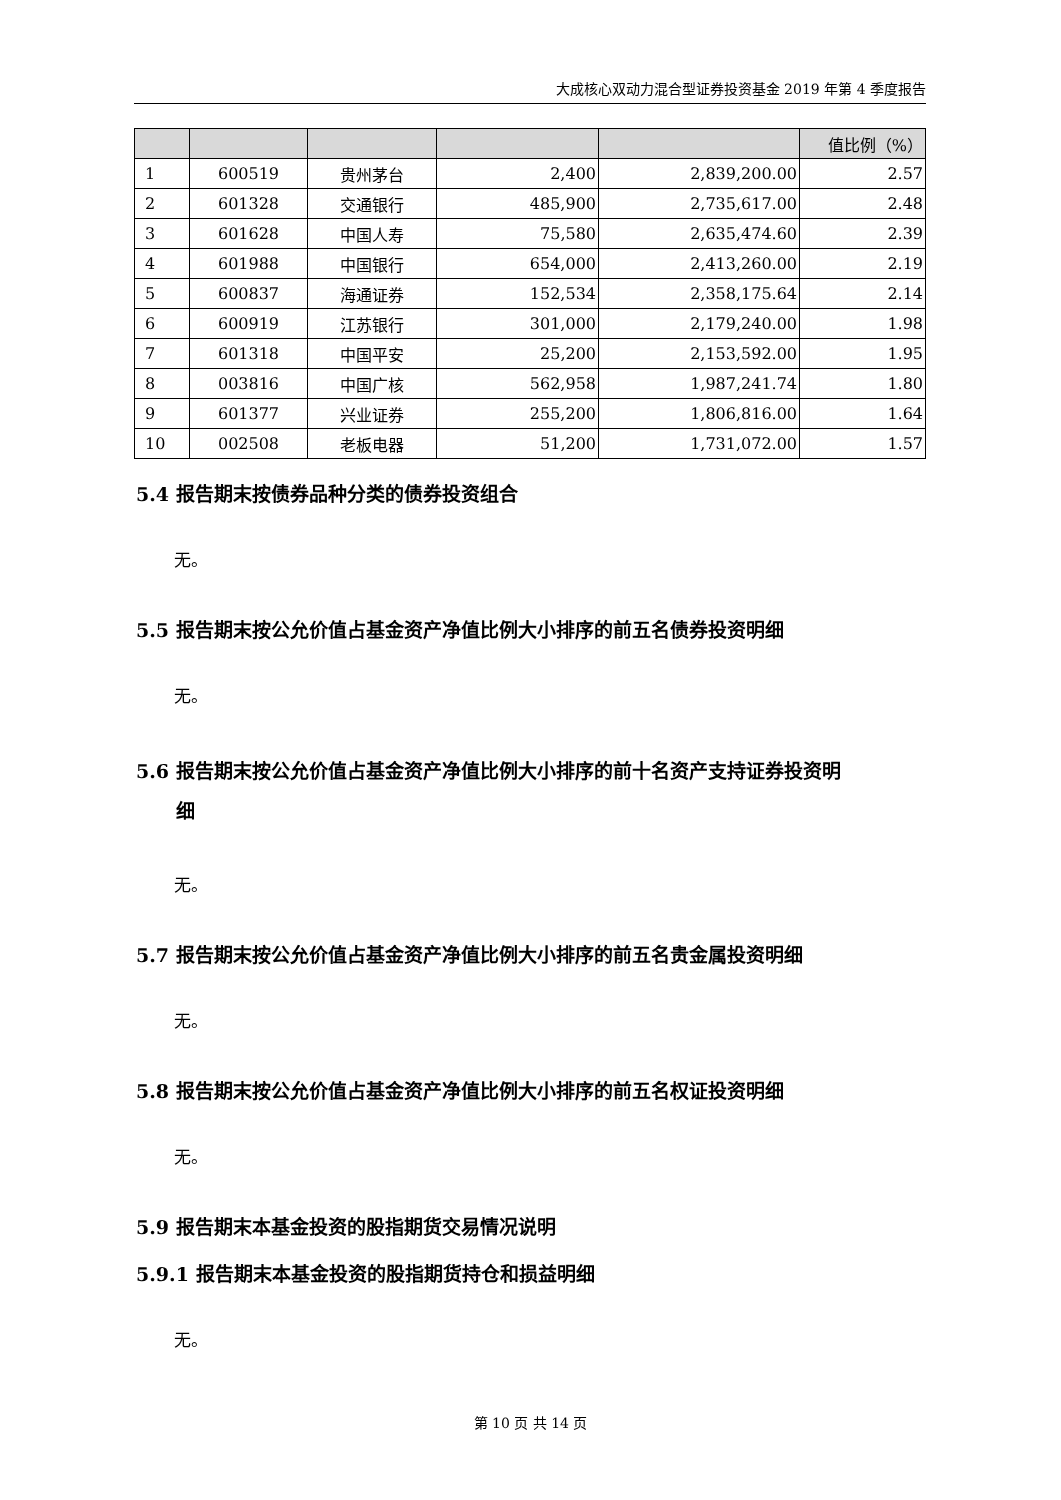大成核心双动力混合型证券投资基金 2019 年第 4 季度报告
| | | | | | 值比例（%） |
| --- | --- | --- | --- | --- | --- |
| 1 | 600519 | 贵州茅台 | 2,400 | 2,839,200.00 | 2.57 |
| 2 | 601328 | 交通银行 | 485,900 | 2,735,617.00 | 2.48 |
| 3 | 601628 | 中国人寿 | 75,580 | 2,635,474.60 | 2.39 |
| 4 | 601988 | 中国银行 | 654,000 | 2,413,260.00 | 2.19 |
| 5 | 600837 | 海通证券 | 152,534 | 2,358,175.64 | 2.14 |
| 6 | 600919 | 江苏银行 | 301,000 | 2,179,240.00 | 1.98 |
| 7 | 601318 | 中国平安 | 25,200 | 2,153,592.00 | 1.95 |
| 8 | 003816 | 中国广核 | 562,958 | 1,987,241.74 | 1.80 |
| 9 | 601377 | 兴业证券 | 255,200 | 1,806,816.00 | 1.64 |
| 10 | 002508 | 老板电器 | 51,200 | 1,731,072.00 | 1.57 |
5.4 报告期末按债券品种分类的债券投资组合
无。
5.5 报告期末按公允价值占基金资产净值比例大小排序的前五名债券投资明细
无。
5.6 报告期末按公允价值占基金资产净值比例大小排序的前十名资产支持证券投资明
细
无。
5.7 报告期末按公允价值占基金资产净值比例大小排序的前五名贵金属投资明细
无。
5.8 报告期末按公允价值占基金资产净值比例大小排序的前五名权证投资明细
无。
5.9 报告期末本基金投资的股指期货交易情况说明
5.9.1 报告期末本基金投资的股指期货持仓和损益明细
无。
第 10 页 共 14 页